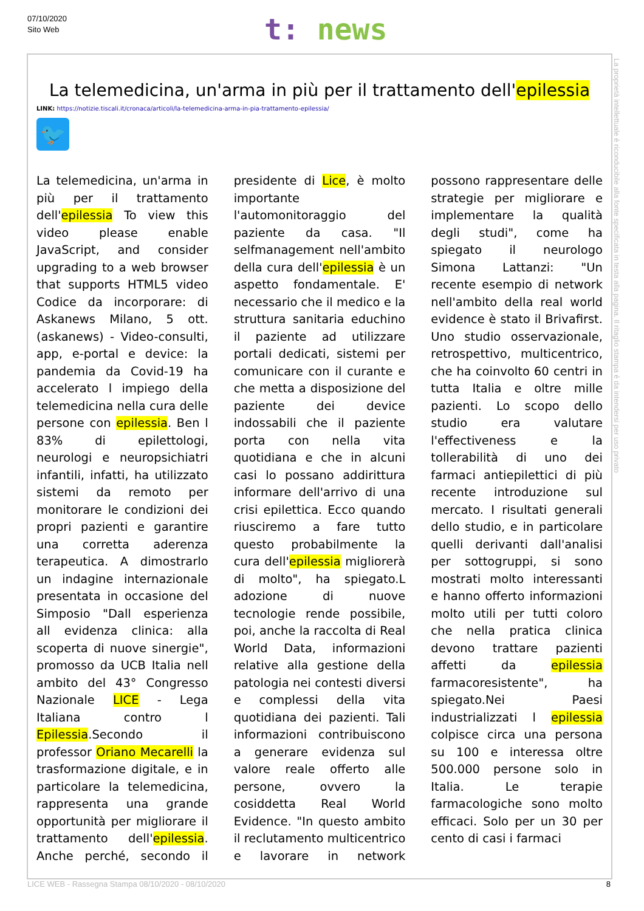07/10/2020
Sito Web
t: news
La telemedicina, un'arma in più per il trattamento dell'epilessia
LINK: https://notizie.tiscali.it/cronaca/articoli/la-telemedicina-arma-in-pia-trattamento-epilessia/
🐦
La telemedicina, un'arma in più per il trattamento dell'epilessia To view this video please enable JavaScript, and consider upgrading to a web browser that supports HTML5 video Codice da incorporare: di Askanews Milano, 5 ott. (askanews) - Video-consulti, app, e-portal e device: la pandemia da Covid-19 ha accelerato l impiego della telemedicina nella cura delle persone con epilessia. Ben l 83% di epilettologi, neurologi e neuropsichiatri infantili, infatti, ha utilizzato sistemi da remoto per monitorare le condizioni dei propri pazienti e garantire una corretta aderenza terapeutica. A dimostrarlo un indagine internazionale presentata in occasione del Simposio "Dall esperienza all evidenza clinica: alla scoperta di nuove sinergie", promosso da UCB Italia nell ambito del 43° Congresso Nazionale LICE - Lega Italiana contro l Epilessia.Secondo il professor Oriano Mecarelli la trasformazione digitale, e in particolare la telemedicina, rappresenta una grande opportunità per migliorare il trattamento dell'epilessia. Anche perché, secondo il presidente di Lice, è molto importante l'automonitoraggio del paziente da casa. "Il selfmanagement nell'ambito della cura dell'epilessia è un aspetto fondamentale. E' necessario che il medico e la struttura sanitaria educhino il paziente ad utilizzare portali dedicati, sistemi per comunicare con il curante e che metta a disposizione del paziente dei device indossabili che il paziente porta con nella vita quotidiana e che in alcuni casi lo possano addirittura informare dell'arrivo di una crisi epilettica. Ecco quando riusciremo a fare tutto questo probabilmente la cura dell'epilessia migliorerà di molto", ha spiegato.L adozione di nuove tecnologie rende possibile, poi, anche la raccolta di Real World Data, informazioni relative alla gestione della patologia nei contesti diversi e complessi della vita quotidiana dei pazienti. Tali informazioni contribuiscono a generare evidenza sul valore reale offerto alle persone, ovvero la cosiddetta Real World Evidence. "In questo ambito il reclutamento multicentrico e lavorare in network possono rappresentare delle strategie per migliorare e implementare la qualità degli studi", come ha spiegato il neurologo Simona Lattanzi: "Un recente esempio di network nell'ambito della real world evidence è stato il Brivafirst. Uno studio osservazionale, retrospettivo, multicentrico, che ha coinvolto 60 centri in tutta Italia e oltre mille pazienti. Lo scopo dello studio era valutare l'effectiveness e la tollerabilità di uno dei farmaci antiepilettici di più recente introduzione sul mercato. I risultati generali dello studio, e in particolare quelli derivanti dall'analisi per sottogruppi, si sono mostrati molto interessanti e hanno offerto informazioni molto utili per tutti coloro che nella pratica clinica devono trattare pazienti affetti da epilessia farmacoresistente", ha spiegato.Nei Paesi industrializzati l epilessia colpisce circa una persona su 100 e interessa oltre 500.000 persone solo in Italia. Le terapie farmacologiche sono molto efficaci. Solo per un 30 per cento di casi i farmaci
La proprietà intellettuale è riconducibile alla fonte specificata in testa alla pagina. Il ritaglio stampa è da intendersi per uso privato
LICE WEB - Rassegna Stampa 08/10/2020 - 08/10/2020 8